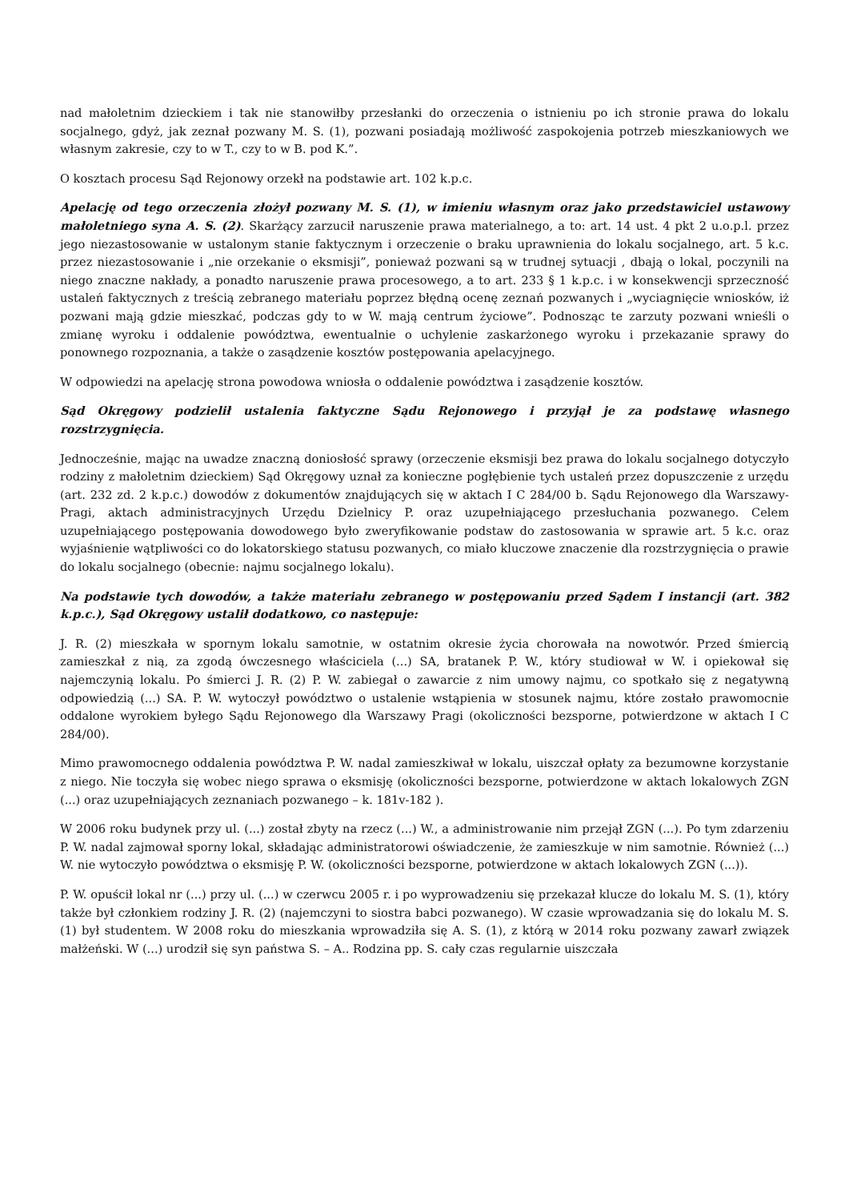nad małoletnim dzieckiem i tak nie stanowiłby przesłanki do orzeczenia o istnieniu po ich stronie prawa do lokalu socjalnego, gdyż, jak zeznał pozwany M. S. (1), pozwani posiadają możliwość zaspokojenia potrzeb mieszkaniowych we własnym zakresie, czy to w T., czy to w B. pod K.”.
O kosztach procesu Sąd Rejonowy orzekł na podstawie art. 102 k.p.c.
Apelację od tego orzeczenia złożył pozwany M. S. (1), w imieniu własnym oraz jako przedstawiciel ustawowy małoletniego syna A. S. (2). Skarżący zarzucił naruszenie prawa materialnego, a to: art. 14 ust. 4 pkt 2 u.o.p.l. przez jego niezastosowanie w ustalonym stanie faktycznym i orzeczenie o braku uprawnienia do lokalu socjalnego, art. 5 k.c. przez niezastosowanie i „nie orzekanie o eksmisji”, ponieważ pozwani są w trudnej sytuacji , dbają o lokal, poczynili na niego znaczne nakłady, a ponadto naruszenie prawa procesowego, a to art. 233 § 1 k.p.c. i w konsekwencji sprzeczność ustaleń faktycznych z treścią zebranego materiału poprzez błędną ocenę zeznań pozwanych i „wyciagnięcie wniosków, iż pozwani mają gdzie mieszkać, podczas gdy to w W. mają centrum życiowe”. Podnosząc te zarzuty pozwani wnieśli o zmianę wyroku i oddalenie powództwa, ewentualnie o uchylenie zaskarżonego wyroku i przekazanie sprawy do ponownego rozpoznania, a także o zasądzenie kosztów postępowania apelacyjnego.
W odpowiedzi na apelację strona powodowa wniosła o oddalenie powództwa i zasądzenie kosztów.
Sąd Okręgowy podzielił ustalenia faktyczne Sądu Rejonowego i przyjął je za podstawę własnego rozstrzygnięcia.
Jednocześnie, mając na uwadze znaczną doniosłość sprawy (orzeczenie eksmisji bez prawa do lokalu socjalnego dotyczyło rodziny z małoletnim dzieckiem) Sąd Okręgowy uznał za konieczne pogłębienie tych ustaleń przez dopuszczenie z urzędu (art. 232 zd. 2 k.p.c.) dowodów z dokumentów znajdujących się w aktach I C 284/00 b. Sądu Rejonowego dla Warszawy-Pragi, aktach administracyjnych Urzędu Dzielnicy P. oraz uzupełniającego przesłuchania pozwanego. Celem uzupełniającego postępowania dowodowego było zweryfikowanie podstaw do zastosowania w sprawie art. 5 k.c. oraz wyjaśnienie wątpliwości co do lokatorskiego statusu pozwanych, co miało kluczowe znaczenie dla rozstrzygnięcia o prawie do lokalu socjalnego (obecnie: najmu socjalnego lokalu).
Na podstawie tych dowodów, a także materiału zebranego w postępowaniu przed Sądem I instancji (art. 382 k.p.c.), Sąd Okręgowy ustalił dodatkowo, co następuje:
J. R. (2) mieszkała w spornym lokalu samotnie, w ostatnim okresie życia chorowała na nowotwór. Przed śmiercią zamieszkał z nią, za zgodą ówczesnego właściciela (...) SA, bratanek P. W., który studiował w W. i opiekował się najemczynią lokalu. Po śmierci J. R. (2) P. W. zabiegał o zawarcie z nim umowy najmu, co spotkało się z negatywną odpowiedzią (...) SA. P. W. wytoczył powództwo o ustalenie wstąpienia w stosunek najmu, które zostało prawomocnie oddalone wyrokiem byłego Sądu Rejonowego dla Warszawy Pragi (okoliczności bezsporne, potwierdzone w aktach I C 284/00).
Mimo prawomocnego oddalenia powództwa P. W. nadal zamieszkiwał w lokalu, uiszczał opłaty za bezumowne korzystanie z niego. Nie toczyła się wobec niego sprawa o eksmisję (okoliczności bezsporne, potwierdzone w aktach lokalowych ZGN (...) oraz uzupełniających zeznaniach pozwanego – k. 181v-182 ).
W 2006 roku budynek przy ul. (...) został zbyty na rzecz (...) W., a administrowanie nim przejął ZGN (...). Po tym zdarzeniu P. W. nadal zajmował sporny lokal, składając administratorowi oświadczenie, że zamieszkuje w nim samotnie. Również (...) W. nie wytoczyło powództwa o eksmisję P. W. (okoliczności bezsporne, potwierdzone w aktach lokalowych ZGN (...)).
P. W. opuścił lokal nr (...) przy ul. (...) w czerwcu 2005 r. i po wyprowadzeniu się przekazał klucze do lokalu M. S. (1), który także był członkiem rodziny J. R. (2) (najemczyni to siostra babci pozwanego). W czasie wprowadzania się do lokalu M. S. (1) był studentem. W 2008 roku do mieszkania wprowadziła się A. S. (1), z którą w 2014 roku pozwany zawarł związek małżeński. W (...) urodził się syn państwa S. – A.. Rodzina pp. S. cały czas regularnie uiszczała